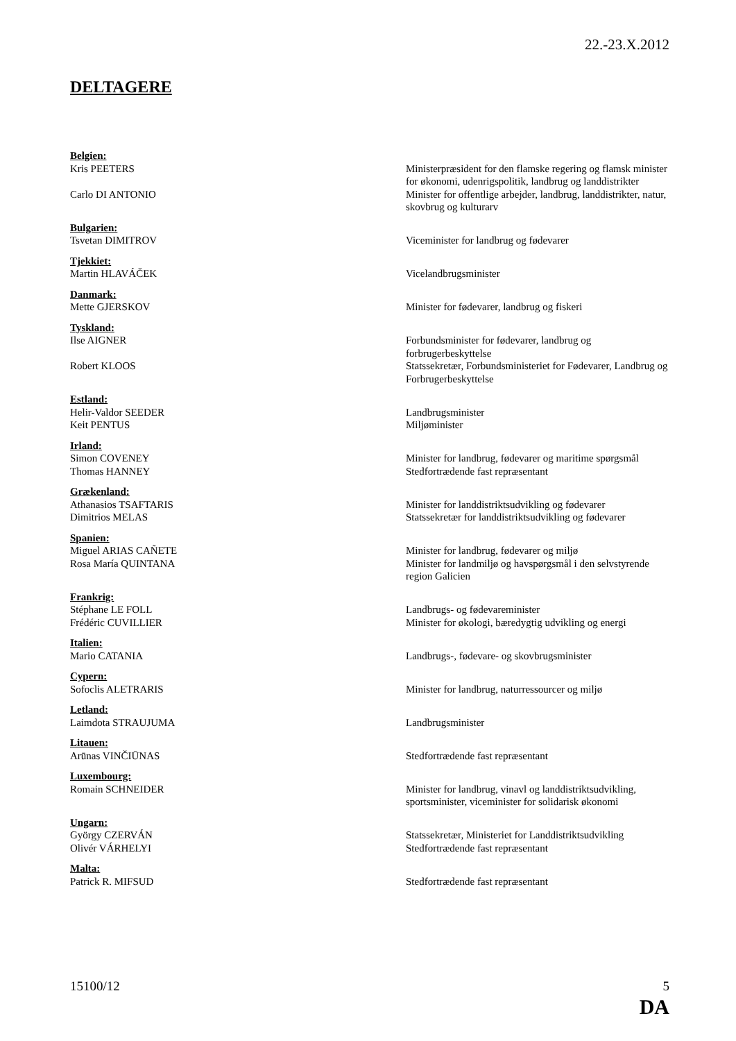22.-23.X.2012
DELTAGERE
Belgien:
Kris PEETERS Ministerpræsident for den flamske regering og flamsk minister for økonomi, udenrigspolitik, landbrug og landdistrikter
Carlo DI ANTONIO Minister for offentlige arbejder, landbrug, landdistrikter, natur, skovbrug og kulturarv
Bulgarien:
Tsvetan DIMITROV Viceminister for landbrug og fødevarer
Tjekkiet:
Martin HLAVÁČEK Vicelandbrugsminister
Danmark:
Mette GJERSKOV Minister for fødevarer, landbrug og fiskeri
Tyskland:
Ilse AIGNER Forbundsminister for fødevarer, landbrug og forbrugerbeskyttelse
Robert KLOOS Statssekretær, Forbundsministeriet for Fødevarer, Landbrug og Forbrugerbeskyttelse
Estland:
Helir-Valdor SEEDER Landbrugsminister
Keit PENTUS Miljøminister
Irland:
Simon COVENEY Minister for landbrug, fødevarer og maritime spørgsmål
Thomas HANNEY Stedfortrædende fast repræsentant
Grækenland:
Athanasios TSAFTARIS Minister for landdistriktsudvikling og fødevarer
Dimitrios MELAS Statssekretær for landdistriktsudvikling og fødevarer
Spanien:
Miguel ARIAS CAÑETE Minister for landbrug, fødevarer og miljø
Rosa María QUINTANA Minister for landmiljø og havspørgsmål i den selvstyrende region Galicien
Frankrig:
Stéphane LE FOLL Landbrugs- og fødevareminister
Frédéric CUVILLIER Minister for økologi, bæredygtig udvikling og energi
Italien:
Mario CATANIA Landbrugs-, fødevare- og skovbrugsminister
Cypern:
Sofoclis ALETRARIS Minister for landbrug, naturressourcer og miljø
Letland:
Laimdota STRAUJUMA Landbrugsminister
Litauen:
Arūnas VINČIŪNAS Stedfortrædende fast repræsentant
Luxembourg:
Romain SCHNEIDER Minister for landbrug, vinavl og landdistriktsudvikling, sportsminister, viceminister for solidarisk økonomi
Ungarn:
György CZERVÁN Statssekretær, Ministeriet for Landdistriktsudvikling
Olivér VÁRHELYI Stedfortrædende fast repræsentant
Malta:
Patrick R. MIFSUD Stedfortrædende fast repræsentant
15100/12 5
DA